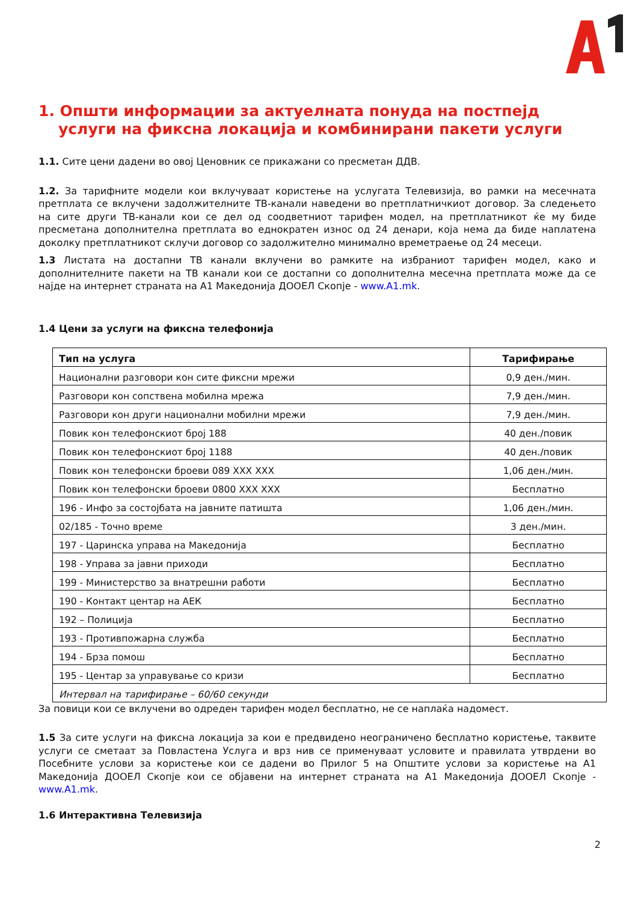1. Општи информации за актуелната понуда на постпејд услуги на фиксна локација и комбинирани пакети услуги
1.1. Сите цени дадени во овој Ценовник се прикажани со пресметан ДДВ.
1.2. За тарифните модели кои вклучуваат користење на услугата Телевизија, во рамки на месечната претплата се вклучени задолжителните ТВ-канали наведени во претплатничкиот договор. За следењето на сите други ТВ-канали кои се дел од соодветниот тарифен модел, на претплатникот ќе му биде пресметана дополнителна претплата во еднократен износ од 24 денари, која нема да биде наплатена доколку претплатникот склучи договор со задолжително минимално времетраење од 24 месеци.
1.3 Листата на достапни ТВ канали вклучени во рамките на избраниот тарифен модел, како и дополнителните пакети на ТВ канали кои се достапни со дополнителна месечна претплата може да се најде на интернет страната на А1 Македонија ДООЕЛ Скопје - www.A1.mk.
1.4 Цени за услуги на фиксна телефонија
| Тип на услуга | Тарифирање |
| --- | --- |
| Национални разговори кон сите фиксни мрежи | 0,9 ден./мин. |
| Разговори кон сопствена мобилна мрежа | 7,9 ден./мин. |
| Разговори кон други национални мобилни мрежи | 7,9 ден./мин. |
| Повик кон телефонскиот број 188 | 40 ден./повик |
| Повик кон телефонскиот број 1188 | 40 ден./повик |
| Повик кон телефонски броеви 089 XXX XXX | 1,06 ден./мин. |
| Повик кон телефонски броеви 0800 XXX XXX | Бесплатно |
| 196 - Инфо за состојбата на јавните патишта | 1,06 ден./мин. |
| 02/185 - Точно време | 3 ден./мин. |
| 197 - Царинска управа на Македонија | Бесплатно |
| 198 - Управа за јавни приходи | Бесплатно |
| 199 - Министерство за внатрешни работи | Бесплатно |
| 190 - Контакт центар на АЕК | Бесплатно |
| 192 – Полиција | Бесплатно |
| 193 - Противпожарна служба | Бесплатно |
| 194 - Брза помош | Бесплатно |
| 195 - Центар за управување со кризи | Бесплатно |
| Интервал на тарифирање – 60/60 секунди | |
За повици кои се вклучени во одреден тарифен модел бесплатно, не се наплаќа надомест.
1.5 За сите услуги на фиксна локација за кои е предвидено неограничено бесплатно користење, таквите услуги се сметаат за Повластена Услуга и врз нив се применуваат условите и правилата утврдени во Посебните услови за користење кои се дадени во Прилог 5 на Општите услови за користење на А1 Македонија ДООЕЛ Скопје кои се објавени на интернет страната на А1 Македонија ДООЕЛ Скопје - www.A1.mk.
1.6 Интерактивна Телевизија
2